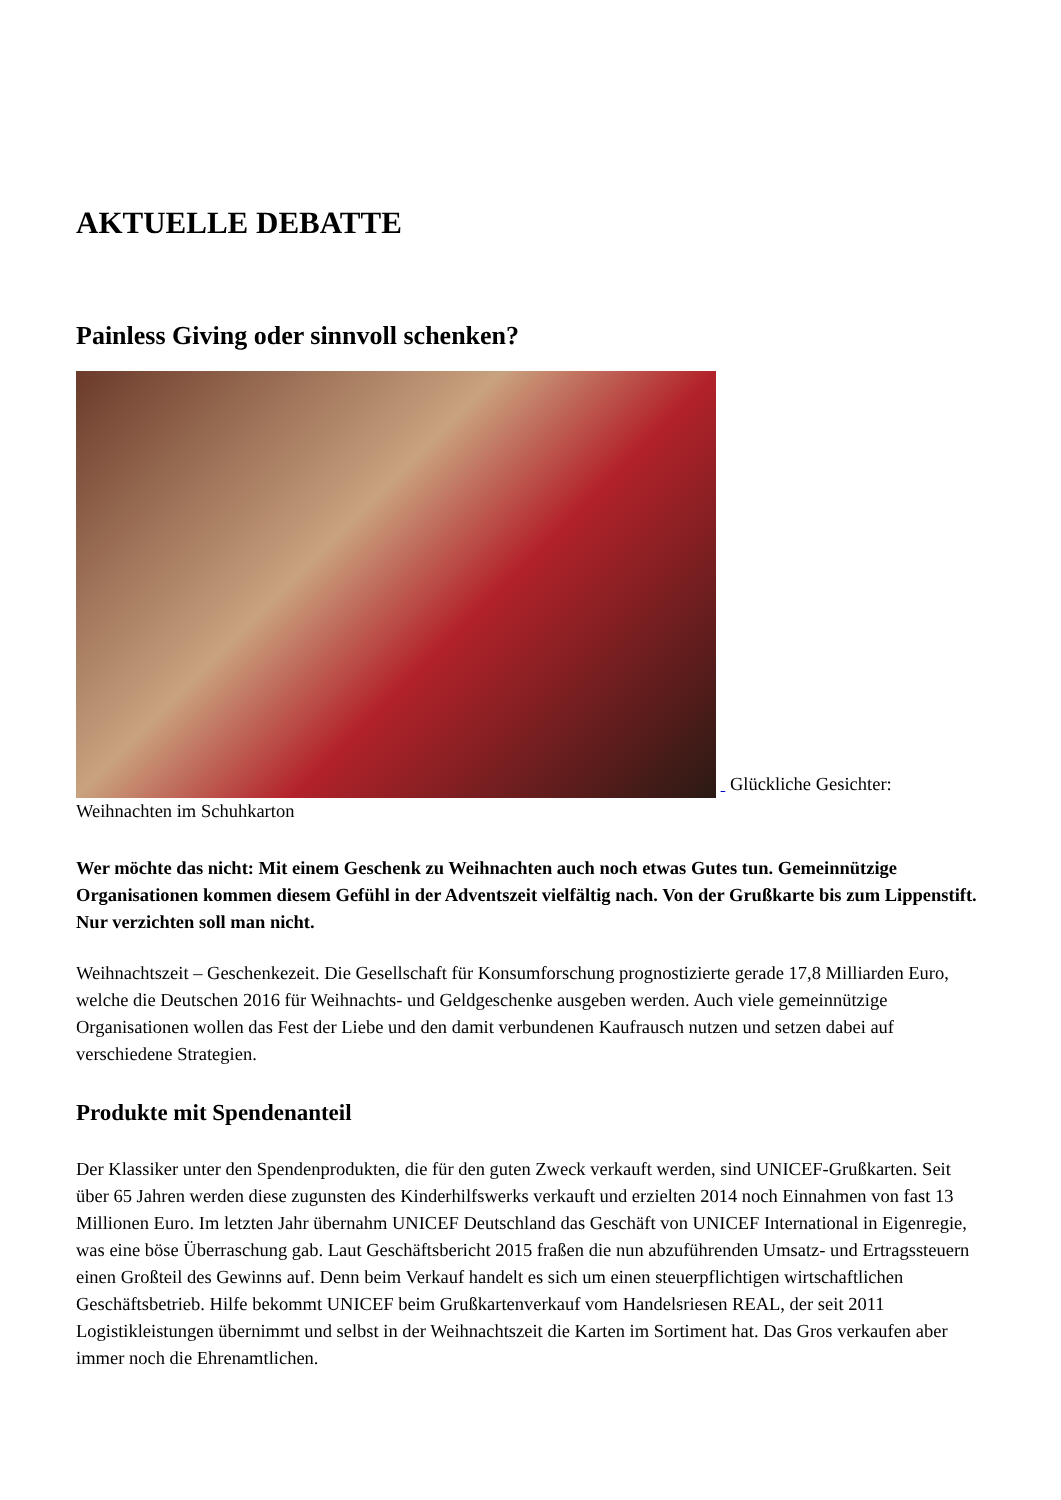AKTUELLE DEBATTE
Painless Giving oder sinnvoll schenken?
Glückliche Gesichter: Weihnachten im Schuhkarton
Wer möchte das nicht: Mit einem Geschenk zu Weihnachten auch noch etwas Gutes tun. Gemeinnützige Organisationen kommen diesem Gefühl in der Adventszeit vielfältig nach. Von der Grußkarte bis zum Lippenstift. Nur verzichten soll man nicht.
Weihnachtszeit – Geschenkezeit. Die Gesellschaft für Konsumforschung prognostizierte gerade 17,8 Milliarden Euro, welche die Deutschen 2016 für Weihnachts- und Geldgeschenke ausgeben werden. Auch viele gemeinnützige Organisationen wollen das Fest der Liebe und den damit verbundenen Kaufrausch nutzen und setzen dabei auf verschiedene Strategien.
Produkte mit Spendenanteil
Der Klassiker unter den Spendenprodukten, die für den guten Zweck verkauft werden, sind UNICEF-Grußkarten. Seit über 65 Jahren werden diese zugunsten des Kinderhilfswerks verkauft und erzielten 2014 noch Einnahmen von fast 13 Millionen Euro. Im letzten Jahr übernahm UNICEF Deutschland das Geschäft von UNICEF International in Eigenregie, was eine böse Überraschung gab. Laut Geschäftsbericht 2015 fraßen die nun abzuführenden Umsatz- und Ertragssteuern einen Großteil des Gewinns auf. Denn beim Verkauf handelt es sich um einen steuerpflichtigen wirtschaftlichen Geschäftsbetrieb. Hilfe bekommt UNICEF beim Grußkartenverkauf vom Handelsriesen REAL, der seit 2011 Logistikleistungen übernimmt und selbst in der Weihnachtszeit die Karten im Sortiment hat. Das Gros verkaufen aber immer noch die Ehrenamtlichen.